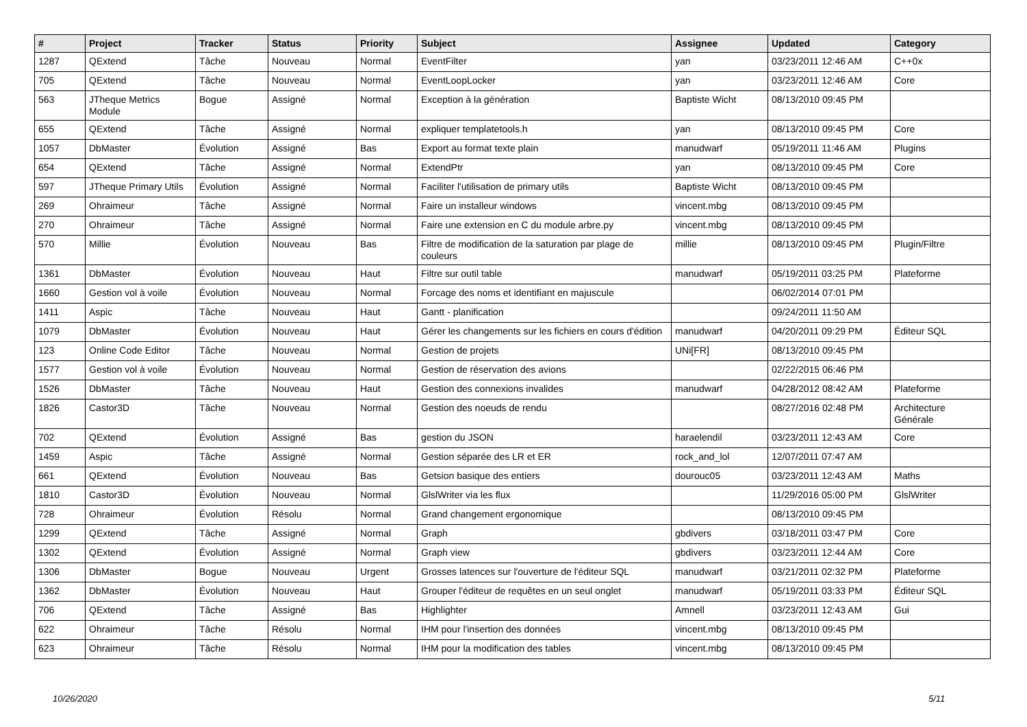| # | Project | Tracker | Status | Priority | Subject | Assignee | Updated | Category |
| --- | --- | --- | --- | --- | --- | --- | --- | --- |
| 1287 | QExtend | Tâche | Nouveau | Normal | EventFilter | yan | 03/23/2011 12:46 AM | C++0x |
| 705 | QExtend | Tâche | Nouveau | Normal | EventLoopLocker | yan | 03/23/2011 12:46 AM | Core |
| 563 | JTheque Metrics Module | Bogue | Assigné | Normal | Exception à la génération | Baptiste Wicht | 08/13/2010 09:45 PM | |
| 655 | QExtend | Tâche | Assigné | Normal | expliquer templatetools.h | yan | 08/13/2010 09:45 PM | Core |
| 1057 | DbMaster | Évolution | Assigné | Bas | Export au format texte plain | manudwarf | 05/19/2011 11:46 AM | Plugins |
| 654 | QExtend | Tâche | Assigné | Normal | ExtendPtr | yan | 08/13/2010 09:45 PM | Core |
| 597 | JTheque Primary Utils | Évolution | Assigné | Normal | Faciliter l'utilisation de primary utils | Baptiste Wicht | 08/13/2010 09:45 PM | |
| 269 | Ohraimeur | Tâche | Assigné | Normal | Faire un installeur windows | vincent.mbg | 08/13/2010 09:45 PM | |
| 270 | Ohraimeur | Tâche | Assigné | Normal | Faire une extension en C du module arbre.py | vincent.mbg | 08/13/2010 09:45 PM | |
| 570 | Millie | Évolution | Nouveau | Bas | Filtre de modification de la saturation par plage de couleurs | millie | 08/13/2010 09:45 PM | Plugin/Filtre |
| 1361 | DbMaster | Évolution | Nouveau | Haut | Filtre sur outil table | manudwarf | 05/19/2011 03:25 PM | Plateforme |
| 1660 | Gestion vol à voile | Évolution | Nouveau | Normal | Forcage des noms et identifiant en majuscule | | 06/02/2014 07:01 PM | |
| 1411 | Aspic | Tâche | Nouveau | Haut | Gantt - planification | | 09/24/2011 11:50 AM | |
| 1079 | DbMaster | Évolution | Nouveau | Haut | Gérer les changements sur les fichiers en cours d'édition | manudwarf | 04/20/2011 09:29 PM | Éditeur SQL |
| 123 | Online Code Editor | Tâche | Nouveau | Normal | Gestion de projets | UNi[FR] | 08/13/2010 09:45 PM | |
| 1577 | Gestion vol à voile | Évolution | Nouveau | Normal | Gestion de réservation des avions | | 02/22/2015 06:46 PM | |
| 1526 | DbMaster | Tâche | Nouveau | Haut | Gestion des connexions invalides | manudwarf | 04/28/2012 08:42 AM | Plateforme |
| 1826 | Castor3D | Tâche | Nouveau | Normal | Gestion des noeuds de rendu | | 08/27/2016 02:48 PM | Architecture Générale |
| 702 | QExtend | Évolution | Assigné | Bas | gestion du JSON | haraelendil | 03/23/2011 12:43 AM | Core |
| 1459 | Aspic | Tâche | Assigné | Normal | Gestion séparée des LR et ER | rock_and_lol | 12/07/2011 07:47 AM | |
| 661 | QExtend | Évolution | Nouveau | Bas | Getsion basique des entiers | dourouc05 | 03/23/2011 12:43 AM | Maths |
| 1810 | Castor3D | Évolution | Nouveau | Normal | GlslWriter via les flux | | 11/29/2016 05:00 PM | GlslWriter |
| 728 | Ohraimeur | Évolution | Résolu | Normal | Grand changement ergonomique | | 08/13/2010 09:45 PM | |
| 1299 | QExtend | Tâche | Assigné | Normal | Graph | gbdivers | 03/18/2011 03:47 PM | Core |
| 1302 | QExtend | Évolution | Assigné | Normal | Graph view | gbdivers | 03/23/2011 12:44 AM | Core |
| 1306 | DbMaster | Bogue | Nouveau | Urgent | Grosses latences sur l'ouverture de l'éditeur SQL | manudwarf | 03/21/2011 02:32 PM | Plateforme |
| 1362 | DbMaster | Évolution | Nouveau | Haut | Grouper l'éditeur de requêtes en un seul onglet | manudwarf | 05/19/2011 03:33 PM | Éditeur SQL |
| 706 | QExtend | Tâche | Assigné | Bas | Highlighter | Amnell | 03/23/2011 12:43 AM | Gui |
| 622 | Ohraimeur | Tâche | Résolu | Normal | IHM pour l'insertion des données | vincent.mbg | 08/13/2010 09:45 PM | |
| 623 | Ohraimeur | Tâche | Résolu | Normal | IHM pour la modification des tables | vincent.mbg | 08/13/2010 09:45 PM | |
10/26/2020 5/11